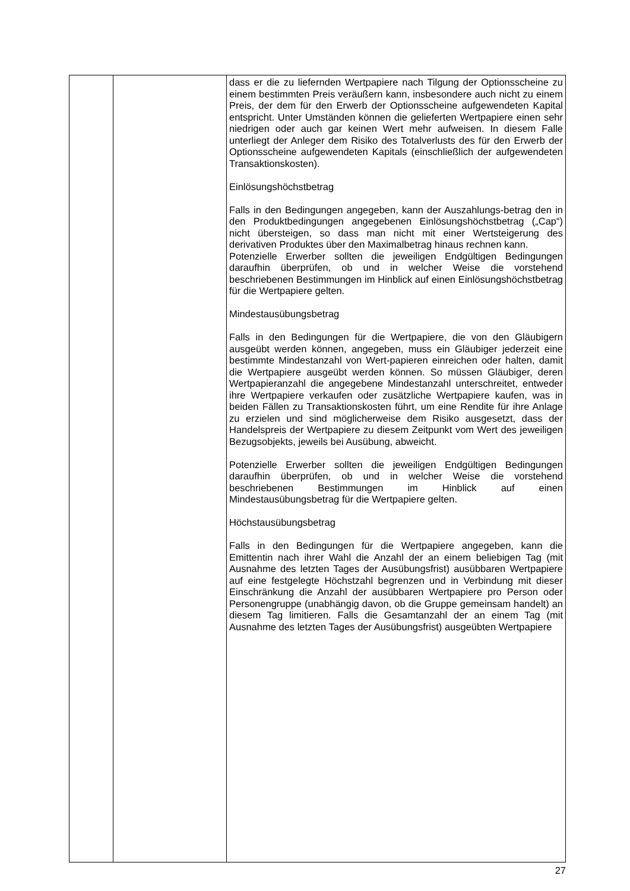| | | dass er die zu liefernden Wertpapiere nach Tilgung der Optionsscheine zu einem bestimmten Preis veräußern kann, insbesondere auch nicht zu einem Preis, der dem für den Erwerb der Optionsscheine aufgewendeten Kapital entspricht. Unter Umständen können die gelieferten Wertpapiere einen sehr niedrigen oder auch gar keinen Wert mehr aufweisen. In diesem Falle unterliegt der Anleger dem Risiko des Totalverlusts des für den Erwerb der Optionsscheine aufgewendeten Kapitals (einschließlich der aufgewendeten Transaktionskosten). Einlösungshöchstbetrag Falls in den Bedingungen angegeben, kann der Auszahlungs-betrag den in den Produktbedingungen angegebenen Einlösungshöchstbetrag („Cap“) nicht übersteigen, so dass man nicht mit einer Wertsteigerung des derivativen Produktes über den Maximalbetrag hinaus rechnen kann. Potenzielle Erwerber sollten die jeweiligen Endgültigen Bedingungen daraufhin überprüfen, ob und in welcher Weise die vorstehend beschriebenen Bestimmungen im Hinblick auf einen Einlösungshöchstbetrag für die Wertpapiere gelten. Mindestausübungsbetrag Falls in den Bedingungen für die Wertpapiere, die von den Gläubigern ausgeübt werden können, angegeben, muss ein Gläubiger jederzeit eine bestimmte Mindestanzahl von Wert-papieren einreichen oder halten, damit die Wertpapiere ausgeübt werden können. So müssen Gläubiger, deren Wertpapieranzahl die angegebene Mindestanzahl unterschreitet, entweder ihre Wertpapiere verkaufen oder zusätzliche Wertpapiere kaufen, was in beiden Fällen zu Transaktionskosten führt, um eine Rendite für ihre Anlage zu erzielen und sind möglicherweise dem Risiko ausgesetzt, dass der Handelspreis der Wertpapiere zu diesem Zeitpunkt vom Wert des jeweiligen Bezugsobjekts, jeweils bei Ausübung, abweicht. Potenzielle Erwerber sollten die jeweiligen Endgültigen Bedingungen daraufhin überprüfen, ob und in welcher Weise die vorstehend beschriebenen Bestimmungen im Hinblick auf einen Mindestausübungsbetrag für die Wertpapiere gelten. Höchstausübungsbetrag Falls in den Bedingungen für die Wertpapiere angegeben, kann die Emittentin nach ihrer Wahl die Anzahl der an einem beliebigen Tag (mit Ausnahme des letzten Tages der Ausübungsfrist) ausübbaren Wertpapiere auf eine festgelegte Höchstzahl begrenzen und in Verbindung mit dieser Einschränkung die Anzahl der ausübbaren Wertpapiere pro Person oder Personengruppe (unabhängig davon, ob die Gruppe gemeinsam handelt) an diesem Tag limitieren. Falls die Gesamtanzahl der an einem Tag (mit Ausnahme des letzten Tages der Ausübungsfrist) ausgeübten Wertpapiere |
27